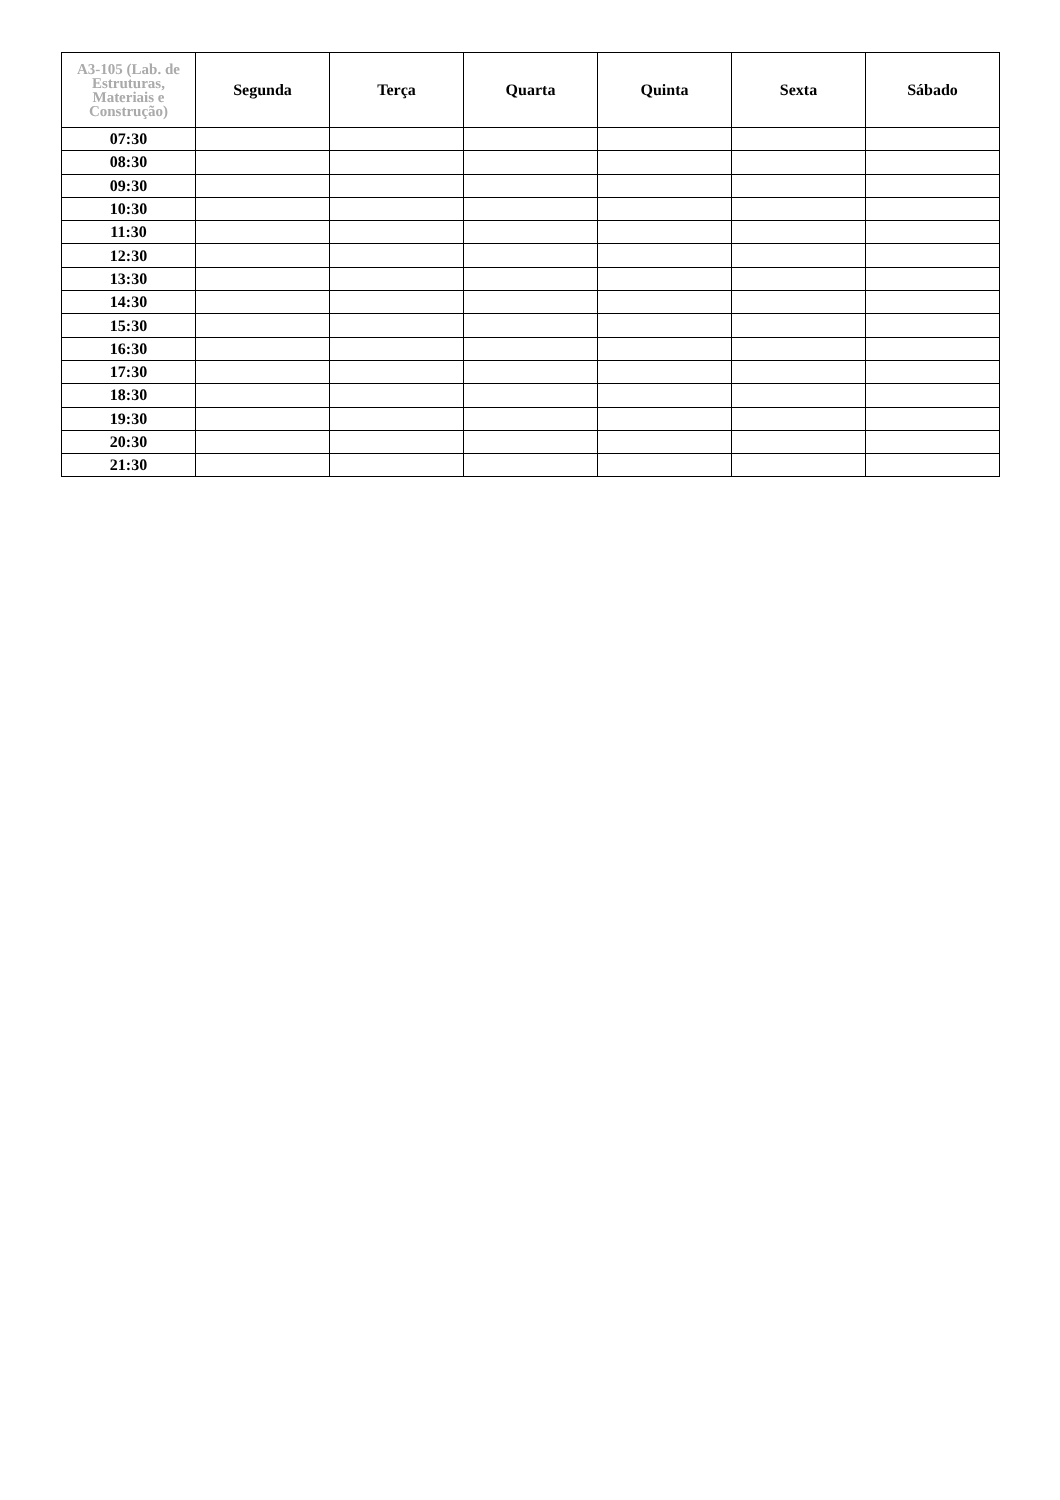| A3-105 (Lab. de Estruturas, Materiais e Construção) | Segunda | Terça | Quarta | Quinta | Sexta | Sábado |
| --- | --- | --- | --- | --- | --- | --- |
| 07:30 | | | | | | |
| 08:30 | | | | | | |
| 09:30 | | | | | | |
| 10:30 | | | | | | |
| 11:30 | | | | | | |
| 12:30 | | | | | | |
| 13:30 | | | | | | |
| 14:30 | | | | | | |
| 15:30 | | | | | | |
| 16:30 | | | | | | |
| 17:30 | | | | | | |
| 18:30 | | | | | | |
| 19:30 | | | | | | |
| 20:30 | | | | | | |
| 21:30 | | | | | | |